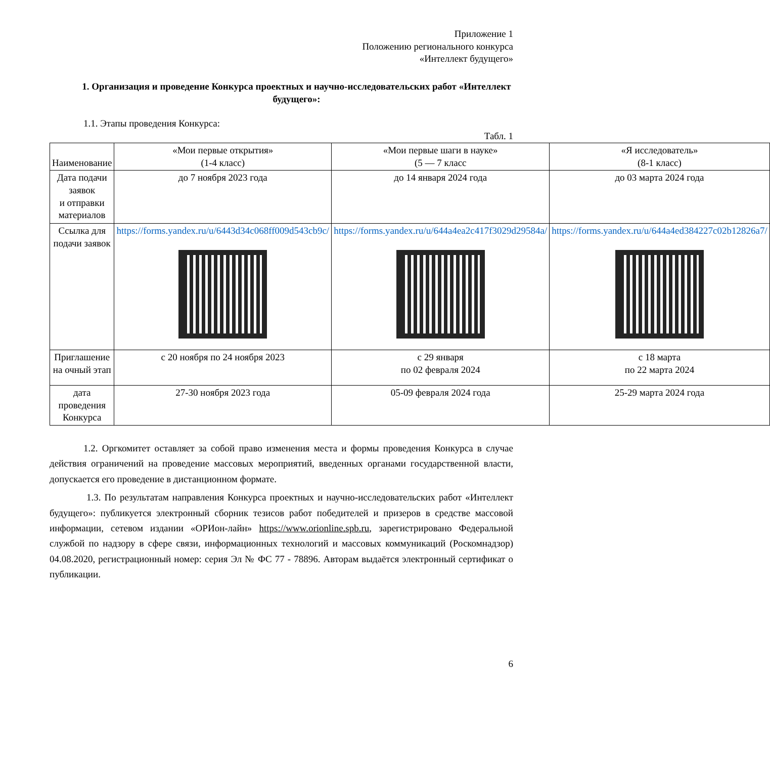Приложение 1
Положению регионального конкурса
«Интеллект будущего»
1. Организация и проведение Конкурса проектных и научно-исследовательских работ «Интеллект будущего»:
1.1. Этапы проведения Конкурса:
Табл. 1
| Наименование | «Мои первые открытия» (1-4 класс) | «Мои первые шаги в науке» (5 — 7 класс | «Я исследователь» (8-1 класс) |
| Дата подачи заявок и отправки материалов | до 7 ноября 2023 года | до 14 января 2024 года | до 03 марта 2024 года |
| Ссылка для подачи заявок | https://forms.yandex.ru/u/6443d34c068ff009d543cb9c/ | https://forms.yandex.ru/u/644a4ea2c417f3029d29584a/ | https://forms.yandex.ru/u/644a4ed384227c02b12826a7/ |
| Приглашение на очный этап | с 20 ноября по 24 ноября 2023 | с 29 января по 02 февраля 2024 | с 18 марта по 22 марта 2024 |
| дата проведения Конкурса | 27-30 ноября 2023 года | 05-09 февраля 2024 года | 25-29 марта 2024 года |
1.2. Оргкомитет оставляет за собой право изменения места и формы проведения Конкурса в случае действия ограничений на проведение массовых мероприятий, введенных органами государственной власти, допускается его проведение в дистанционном формате.
1.3. По результатам направления Конкурса проектных и научно-исследовательских работ «Интеллект будущего»: публикуется электронный сборник тезисов работ победителей и призеров в средстве массовой информации, сетевом издании «ОРИон-лайн» https://www.orionline.spb.ru, зарегистрировано Федеральной службой по надзору в сфере связи, информационных технологий и массовых коммуникаций (Роскомнадзор) 04.08.2020, регистрационный номер: серия Эл № ФС 77 - 78896. Авторам выдаётся электронный сертификат о публикации.
6